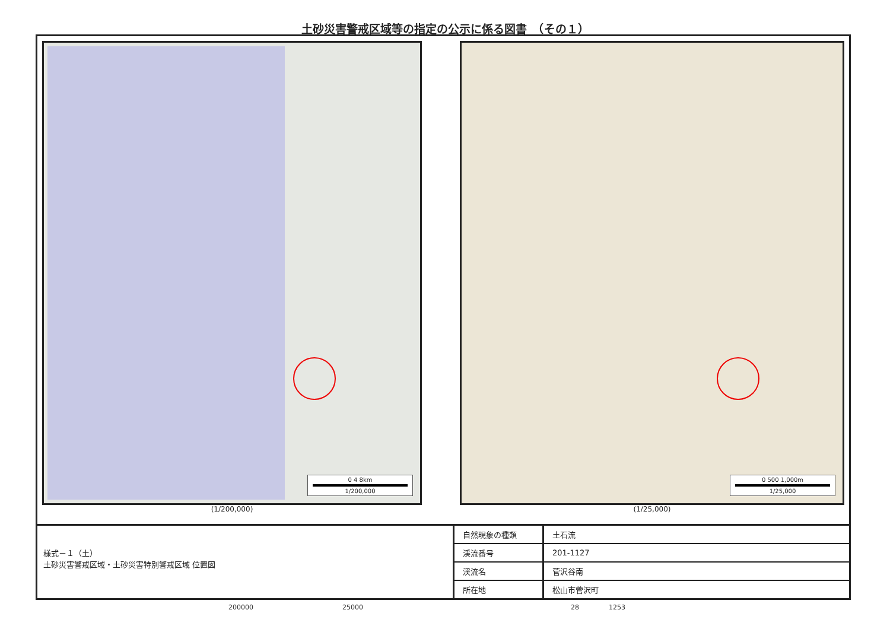土砂災害警戒区域等の指定の公示に係る図書　（その１）
0 4 8km
1/200,000
(1/200,000)
0 500 1,000m
1/25,000
(1/25,000)
様式－１（土）
土砂災害警戒区域・土砂災害特別警戒区域 位置図
| 自然現象の種類 | 土石流 |
| 渓流番号 | 201-1127 |
| 渓流名 | 菅沢谷南 |
| 所在地 | 松山市菅沢町 |
200000 25000 28 1253